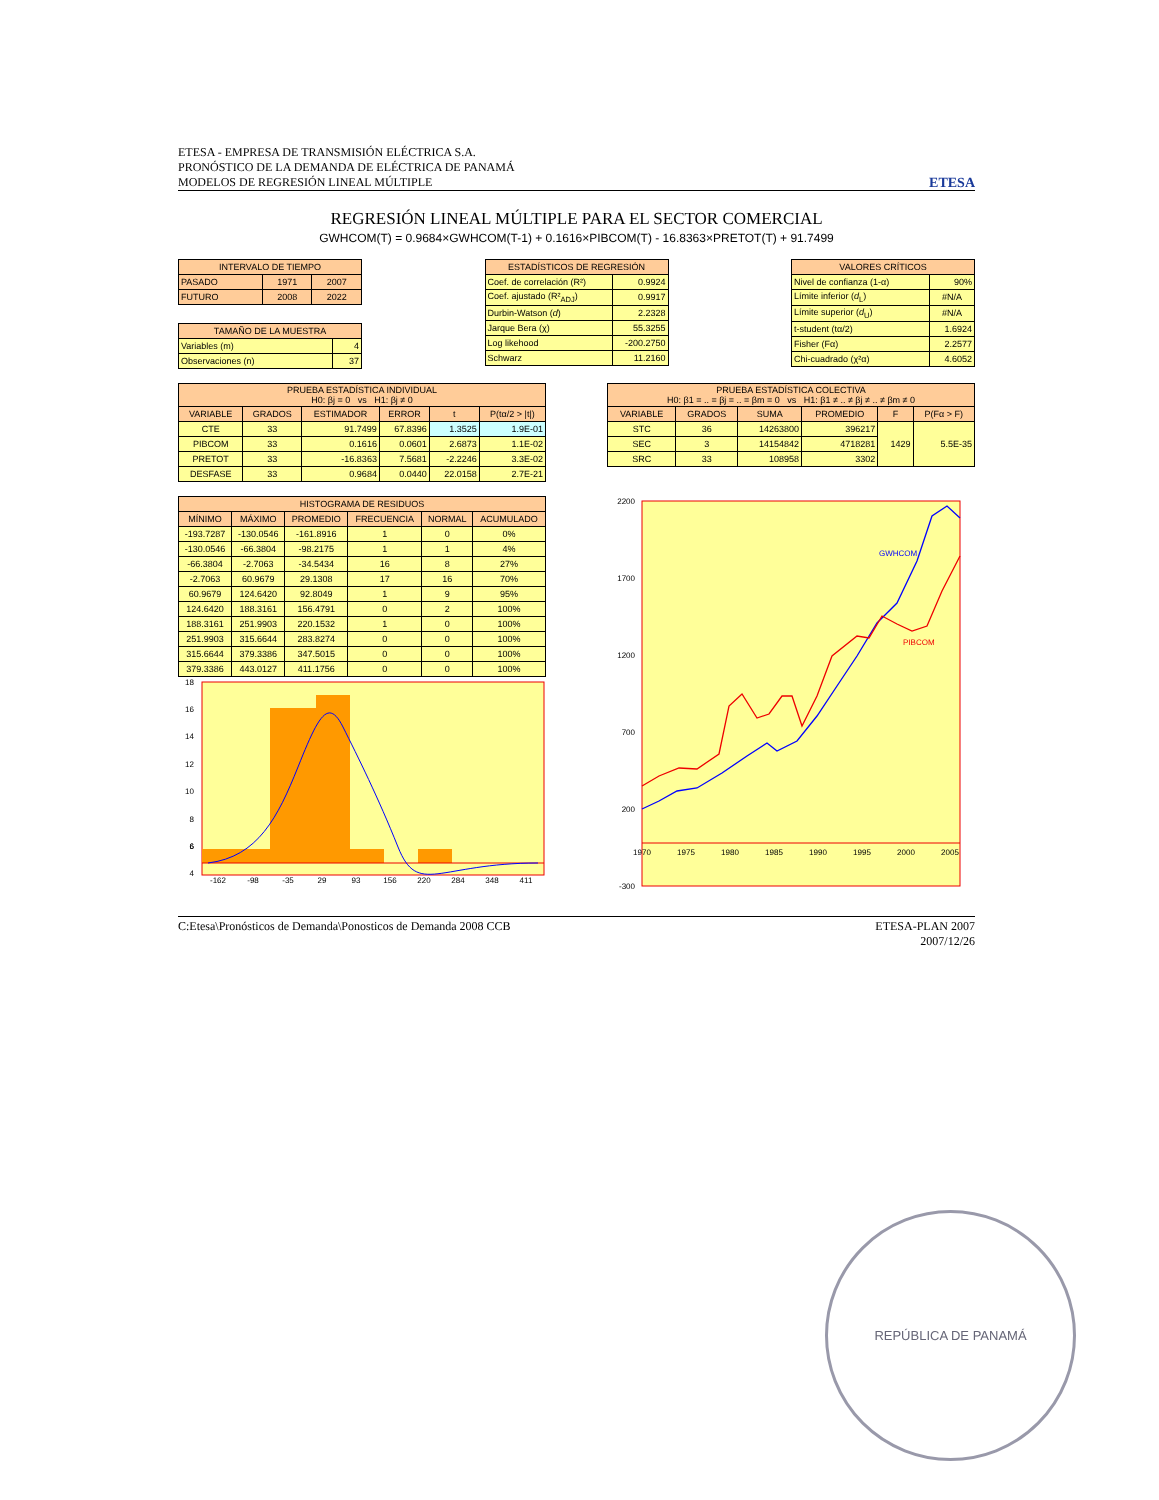ETESA - EMPRESA DE TRANSMISIÓN ELÉCTRICA S.A.
PRONÓSTICO DE LA DEMANDA DE ELÉCTRICA DE PANAMÁ
MODELOS DE REGRESIÓN LINEAL MÚLTIPLE
ETESA
REGRESIÓN LINEAL MÚLTIPLE PARA EL SECTOR COMERCIAL
GWHCOM(T) = 0.9684×GWHCOM(T-1) + 0.1616×PIBCOM(T) - 16.8363×PRETOT(T) + 91.7499
| INTERVALO DE TIEMPO | | |
| --- | --- | --- |
| PASADO | 1971 | 2007 |
| FUTURO | 2008 | 2022 |
| TAMAÑO DE LA MUESTRA | |
| --- | --- |
| Variables (m) | 4 |
| Observaciones (n) | 37 |
| ESTADÍSTICOS DE REGRESIÓN | |
| --- | --- |
| Coef. de correlación (R²) | 0.9924 |
| Coef. ajustado (R²<sub>ADJ</sub>) | 0.9917 |
| Durbin-Watson ( d ) | 2.2328 |
| Jarque Bera (χ) | 55.3255 |
| Log likehood | -200.2750 |
| Schwarz | 11.2160 |
| VALORES CRÍTICOS | |
| --- | --- |
| Nivel de confianza (1-α) | 90% |
| Límite inferior ( d<sub>L</sub>) | #N/A |
| Límite superior ( d<sub>U</sub>) | #N/A |
| t-student (tα/2) | 1.6924 |
| Fisher (Fα) | 2.2577 |
| Chi-cuadrado (χ²α) | 4.6052 |
| PRUEBA ESTADÍSTICA INDIVIDUAL H0: βj = 0 vs H1: βj ≠ 0 | | | | | |
| --- | --- | --- | --- | --- | --- |
| VARIABLE | GRADOS | ESTIMADOR | ERROR | t | P(tα/2 > /t/) |
| CTE | 33 | 91.7499 | 67.8396 | 1.3525 | 1.9E-01 |
| PIBCOM | 33 | 0.1616 | 0.0601 | 2.6873 | 1.1E-02 |
| PRETOT | 33 | -16.8363 | 7.5681 | -2.2246 | 3.3E-02 |
| DESFASE | 33 | 0.9684 | 0.0440 | 22.0158 | 2.7E-21 |
| PRUEBA ESTADÍSTICA COLECTIVA H0: β1 = .. = βj = .. = βm = 0 vs H1: β1 ≠ .. ≠ βj ≠ .. ≠ βm ≠ 0 | | | | | |
| --- | --- | --- | --- | --- | --- |
| VARIABLE | GRADOS | SUMA | PROMEDIO | F | P(Fα > F) |
| STC | 36 | 14263800 | 396217 | 1429 | 5.5E-35 |
| SEC | 3 | 14154842 | 4718281 | | |
| SRC | 33 | 108958 | 3302 | | |
| HISTOGRAMA DE RESIDUOS | | | | | |
| --- | --- | --- | --- | --- | --- |
| MÍNIMO | MÁXIMO | PROMEDIO | FRECUENCIA | NORMAL | ACUMULADO |
| -193.7287 | -130.0546 | -161.8916 | 1 | 0 | 0% |
| -130.0546 | -66.3804 | -98.2175 | 1 | 1 | 4% |
| -66.3804 | -2.7063 | -34.5434 | 16 | 8 | 27% |
| -2.7063 | 60.9679 | 29.1308 | 17 | 16 | 70% |
| 60.9679 | 124.6420 | 92.8049 | 1 | 9 | 95% |
| 124.6420 | 188.3161 | 156.4791 | 0 | 2 | 100% |
| 188.3161 | 251.9903 | 220.1532 | 1 | 0 | 100% |
| 251.9903 | 315.6644 | 283.8274 | 0 | 0 | 100% |
| 315.6644 | 379.3386 | 347.5015 | 0 | 0 | 100% |
| 379.3386 | 443.0127 | 411.1756 | 0 | 0 | 100% |
18
16
14
12
10
8
6
4
6
-162
-98
-35
29
93
156
220
284
348
411
2200
1700
1200
700
200
-300
1970
1975
1980
1985
1990
1995
2000
2005
GWHCOM
PIBCOM
C:Etesa\Pronósticos de Demanda\Ponosticos de Demanda 2008 CCB
ETESA-PLAN 2007
2007/12/26
REPÚBLICA DE PANAMÁ